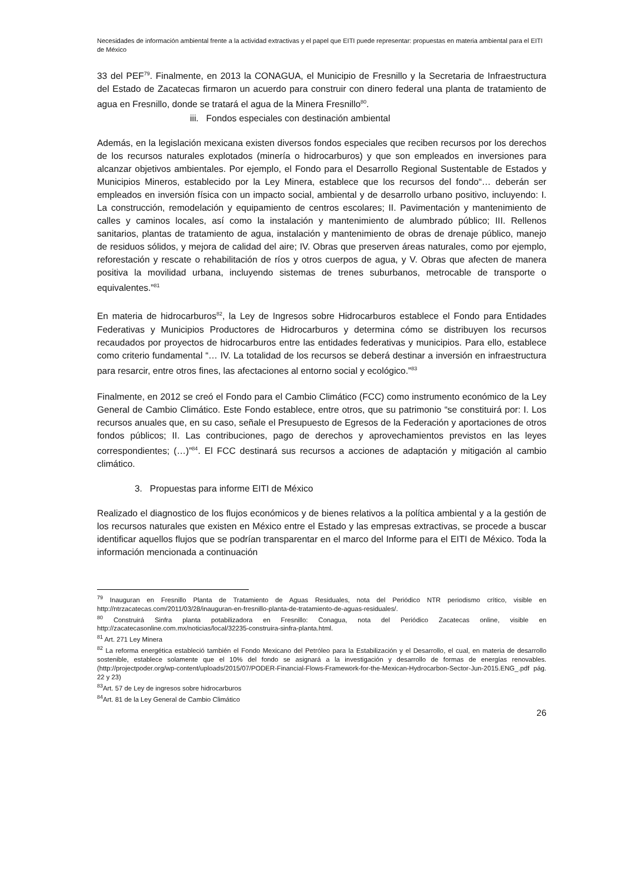Necesidades de información ambiental frente a la actividad extractivas y el papel que EITI puede representar: propuestas en materia ambiental para el EITI de México
33 del PEF<sup>79</sup>. Finalmente, en 2013 la CONAGUA, el Municipio de Fresnillo y la Secretaria de Infraestructura del Estado de Zacatecas firmaron un acuerdo para construir con dinero federal una planta de tratamiento de agua en Fresnillo, donde se tratará el agua de la Minera Fresnillo<sup>80</sup>.
iii. Fondos especiales con destinación ambiental
Además, en la legislación mexicana existen diversos fondos especiales que reciben recursos por los derechos de los recursos naturales explotados (minería o hidrocarburos) y que son empleados en inversiones para alcanzar objetivos ambientales. Por ejemplo, el Fondo para el Desarrollo Regional Sustentable de Estados y Municipios Mineros, establecido por la Ley Minera, establece que los recursos del fondo“… deberán ser empleados en inversión física con un impacto social, ambiental y de desarrollo urbano positivo, incluyendo: I. La construcción, remodelación y equipamiento de centros escolares; II. Pavimentación y mantenimiento de calles y caminos locales, así como la instalación y mantenimiento de alumbrado público; III. Rellenos sanitarios, plantas de tratamiento de agua, instalación y mantenimiento de obras de drenaje público, manejo de residuos sólidos, y mejora de calidad del aire; IV. Obras que preserven áreas naturales, como por ejemplo, reforestación y rescate o rehabilitación de ríos y otros cuerpos de agua, y V. Obras que afecten de manera positiva la movilidad urbana, incluyendo sistemas de trenes suburbanos, metrocable de transporte o equivalentes.”<sup>81</sup>
En materia de hidrocarburos<sup>82</sup>, la Ley de Ingresos sobre Hidrocarburos establece el Fondo para Entidades Federativas y Municipios Productores de Hidrocarburos y determina cómo se distribuyen los recursos recaudados por proyectos de hidrocarburos entre las entidades federativas y municipios. Para ello, establece como criterio fundamental “… IV. La totalidad de los recursos se deberá destinar a inversión en infraestructura para resarcir, entre otros fines, las afectaciones al entorno social y ecológico.”<sup>83</sup>
Finalmente, en 2012 se creó el Fondo para el Cambio Climático (FCC) como instrumento económico de la Ley General de Cambio Climático. Este Fondo establece, entre otros, que su patrimonio “se constituirá por: I. Los recursos anuales que, en su caso, señale el Presupuesto de Egresos de la Federación y aportaciones de otros fondos públicos; II. Las contribuciones, pago de derechos y aprovechamientos previstos en las leyes correspondientes; (…)”<sup>84</sup>. El FCC destinará sus recursos a acciones de adaptación y mitigación al cambio climático.
3. Propuestas para informe EITI de México
Realizado el diagnostico de los flujos económicos y de bienes relativos a la política ambiental y a la gestión de los recursos naturales que existen en México entre el Estado y las empresas extractivas, se procede a buscar identificar aquellos flujos que se podrían transparentar en el marco del Informe para el EITI de México. Toda la información mencionada a continuación
<sup>79</sup> Inauguran en Fresnillo Planta de Tratamiento de Aguas Residuales, nota del Periódico NTR periodismo crítico, visible en http://ntrzacatecas.com/2011/03/28/inauguran-en-fresnillo-planta-de-tratamiento-de-aguas-residuales/.
<sup>80</sup> Construirá Sinfra planta potabilizadora en Fresnillo: Conagua, nota del Periódico Zacatecas online, visible en http://zacatecasonline.com.mx/noticias/local/32235-construira-sinfra-planta.html.
<sup>81</sup> Art. 271 Ley Minera
<sup>82</sup> La reforma energética estableció también el Fondo Mexicano del Petróleo para la Estabilización y el Desarrollo, el cual, en materia de desarrollo sostenible, establece solamente que el 10% del fondo se asignará a la investigación y desarrollo de formas de energías renovables. (http://projectpoder.org/wp-content/uploads/2015/07/PODER-Financial-Flows-Framework-for-the-Mexican-Hydrocarbon-Sector-Jun-2015.ENG_.pdf pág. 22 y 23)
<sup>83</sup> Art. 57 de Ley de ingresos sobre hidrocarburos
<sup>84</sup> Art. 81 de la Ley General de Cambio Climático
26